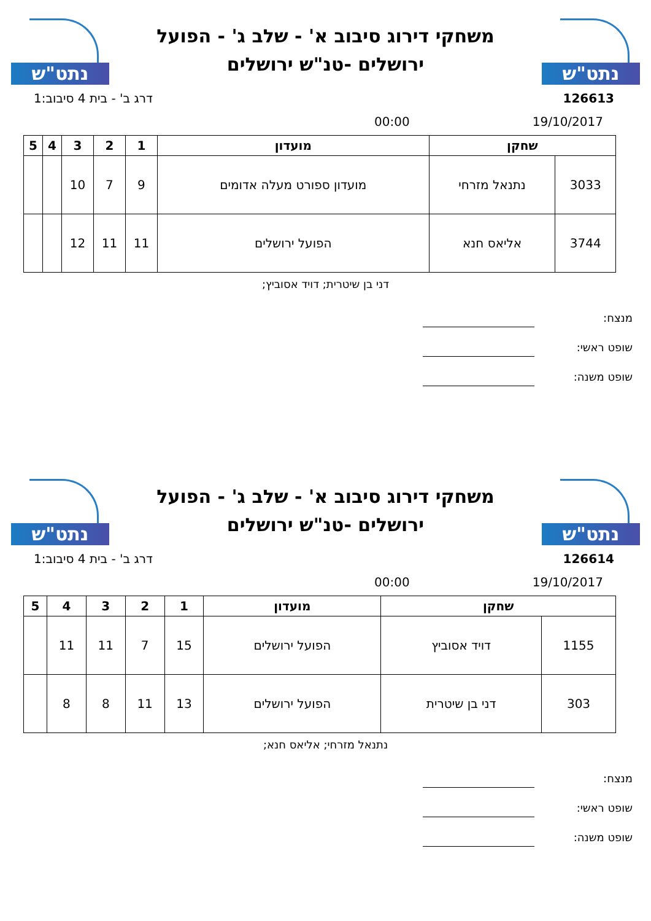נתט"ש
משחקי דירוג סיבוב א' - שלב ג' - הפועל
ירושלים -טנ"ש ירושלים
נתט"ש
126613 דרג ב' - בית 4 סיבוב:1
19/10/2017 00:00
| שחקן | | מועדון | 1 | 2 | 3 | 4 | 5 |
| --- | --- | --- | --- | --- | --- | --- | --- |
| 3033 | נתנאל מזרחי | מועדון ספורט מעלה אדומים | 9 | 7 | 10 | | |
| 3744 | אליאס חנא | הפועל ירושלים | 11 | 11 | 12 | | |
דני בן שיטרית; דויד אסוביץ;
מנצח:
שופט ראשי:
שופט משנה:
נתט"ש
משחקי דירוג סיבוב א' - שלב ג' - הפועל
ירושלים -טנ"ש ירושלים
נתט"ש
126614 דרג ב' - בית 4 סיבוב:1
19/10/2017 00:00
| שחקן | | מועדון | 1 | 2 | 3 | 4 | 5 |
| --- | --- | --- | --- | --- | --- | --- | --- |
| 1155 | דויד אסוביץ | הפועל ירושלים | 15 | 7 | 11 | 11 | |
| 303 | דני בן שיטרית | הפועל ירושלים | 13 | 11 | 8 | 8 | |
נתנאל מזרחי; אליאס חנא;
מנצח:
שופט ראשי:
שופט משנה: